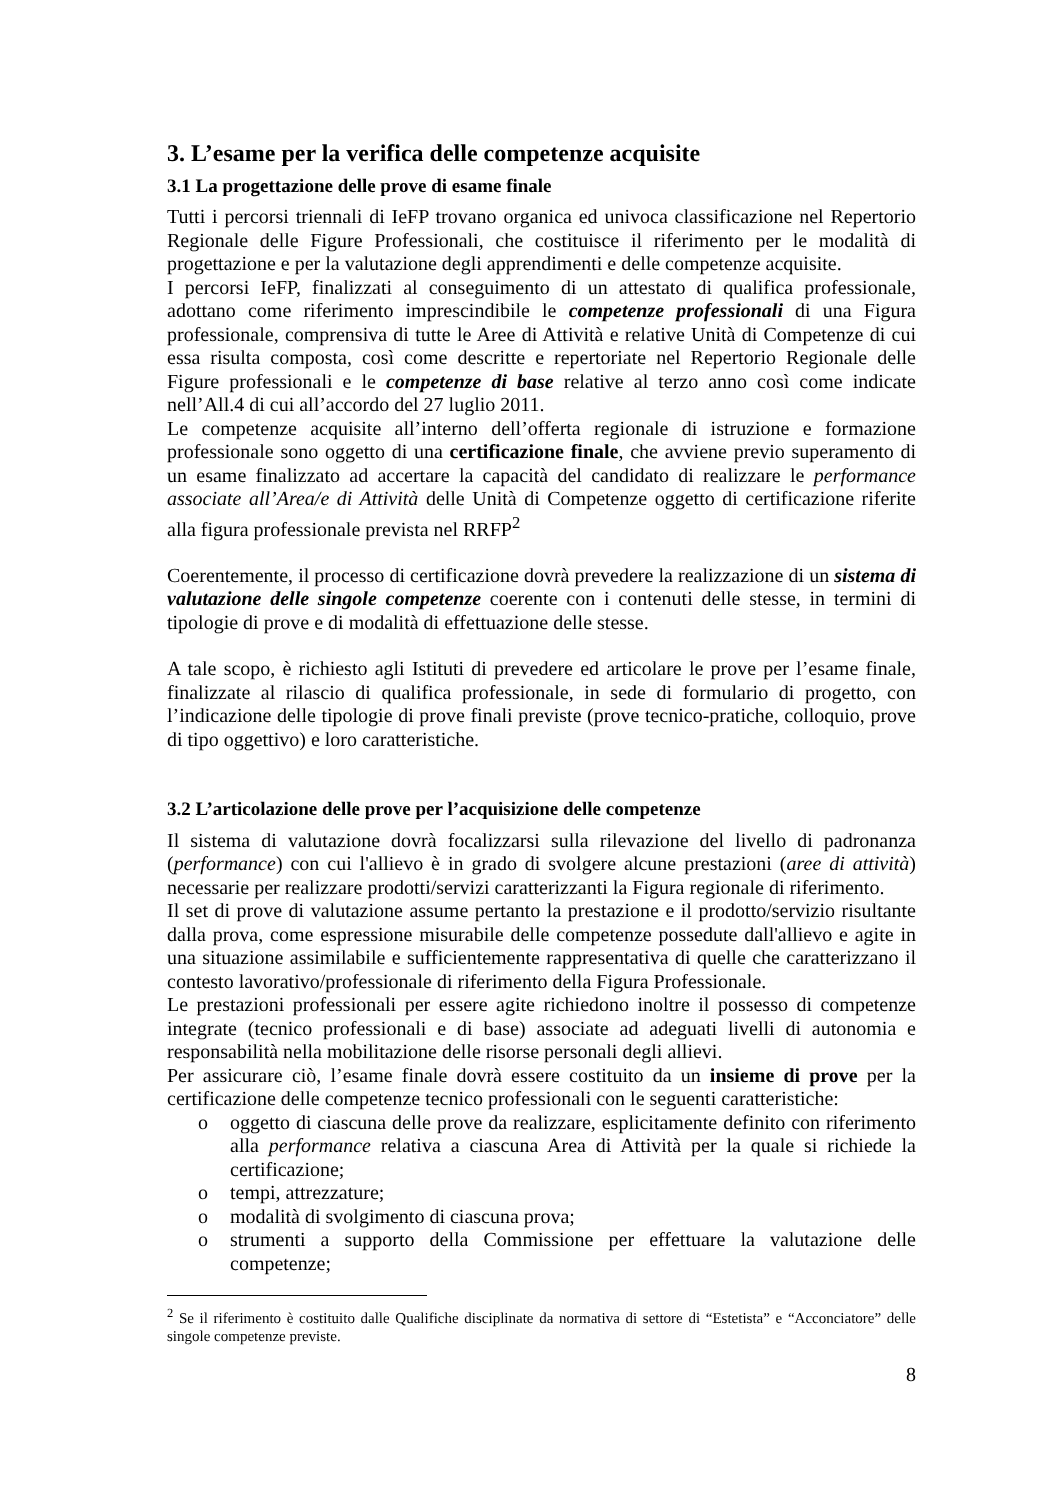3. L’esame per la verifica delle competenze acquisite
3.1 La progettazione delle prove di esame finale
Tutti i percorsi triennali di IeFP trovano organica ed univoca classificazione nel Repertorio Regionale delle Figure Professionali, che costituisce il riferimento per le modalità di progettazione e per la valutazione degli apprendimenti e delle competenze acquisite.
I percorsi IeFP, finalizzati al conseguimento di un attestato di qualifica professionale, adottano come riferimento imprescindibile le competenze professionali di una Figura professionale, comprensiva di tutte le Aree di Attività e relative Unità di Competenze di cui essa risulta composta, così come descritte e repertoriate nel Repertorio Regionale delle Figure professionali e le competenze di base relative al terzo anno così come indicate nell’All.4 di cui all’accordo del 27 luglio 2011.
Le competenze acquisite all’interno dell’offerta regionale di istruzione e formazione professionale sono oggetto di una certificazione finale, che avviene previo superamento di un esame finalizzato ad accertare la capacità del candidato di realizzare le performance associate all’Area/e di Attività delle Unità di Competenze oggetto di certificazione riferite alla figura professionale prevista nel RRFP<sup>2</sup>
Coerentemente, il processo di certificazione dovrà prevedere la realizzazione di un sistema di valutazione delle singole competenze coerente con i contenuti delle stesse, in termini di tipologie di prove e di modalità di effettuazione delle stesse.
A tale scopo, è richiesto agli Istituti di prevedere ed articolare le prove per l’esame finale, finalizzate al rilascio di qualifica professionale, in sede di formulario di progetto, con l’indicazione delle tipologie di prove finali previste (prove tecnico-pratiche, colloquio, prove di tipo oggettivo) e loro caratteristiche.
3.2 L’articolazione delle prove per l’acquisizione delle competenze
Il sistema di valutazione dovrà focalizzarsi sulla rilevazione del livello di padronanza (performance) con cui l'allievo è in grado di svolgere alcune prestazioni (aree di attività) necessarie per realizzare prodotti/servizi caratterizzanti la Figura regionale di riferimento.
Il set di prove di valutazione assume pertanto la prestazione e il prodotto/servizio risultante dalla prova, come espressione misurabile delle competenze possedute dall'allievo e agite in una situazione assimilabile e sufficientemente rappresentativa di quelle che caratterizzano il contesto lavorativo/professionale di riferimento della Figura Professionale.
Le prestazioni professionali per essere agite richiedono inoltre il possesso di competenze integrate (tecnico professionali e di base) associate ad adeguati livelli di autonomia e responsabilità nella mobilitazione delle risorse personali degli allievi.
Per assicurare ciò, l’esame finale dovrà essere costituito da un insieme di prove per la certificazione delle competenze tecnico professionali con le seguenti caratteristiche:
o oggetto di ciascuna delle prove da realizzare, esplicitamente definito con riferimento alla performance relativa a ciascuna Area di Attività per la quale si richiede la certificazione;
o tempi, attrezzature;
o modalità di svolgimento di ciascuna prova;
o strumenti a supporto della Commissione per effettuare la valutazione delle competenze;
<sup>2</sup> Se il riferimento è costituito dalle Qualifiche disciplinate da normativa di settore di “Estetista” e “Acconciatore” delle singole competenze previste.
8